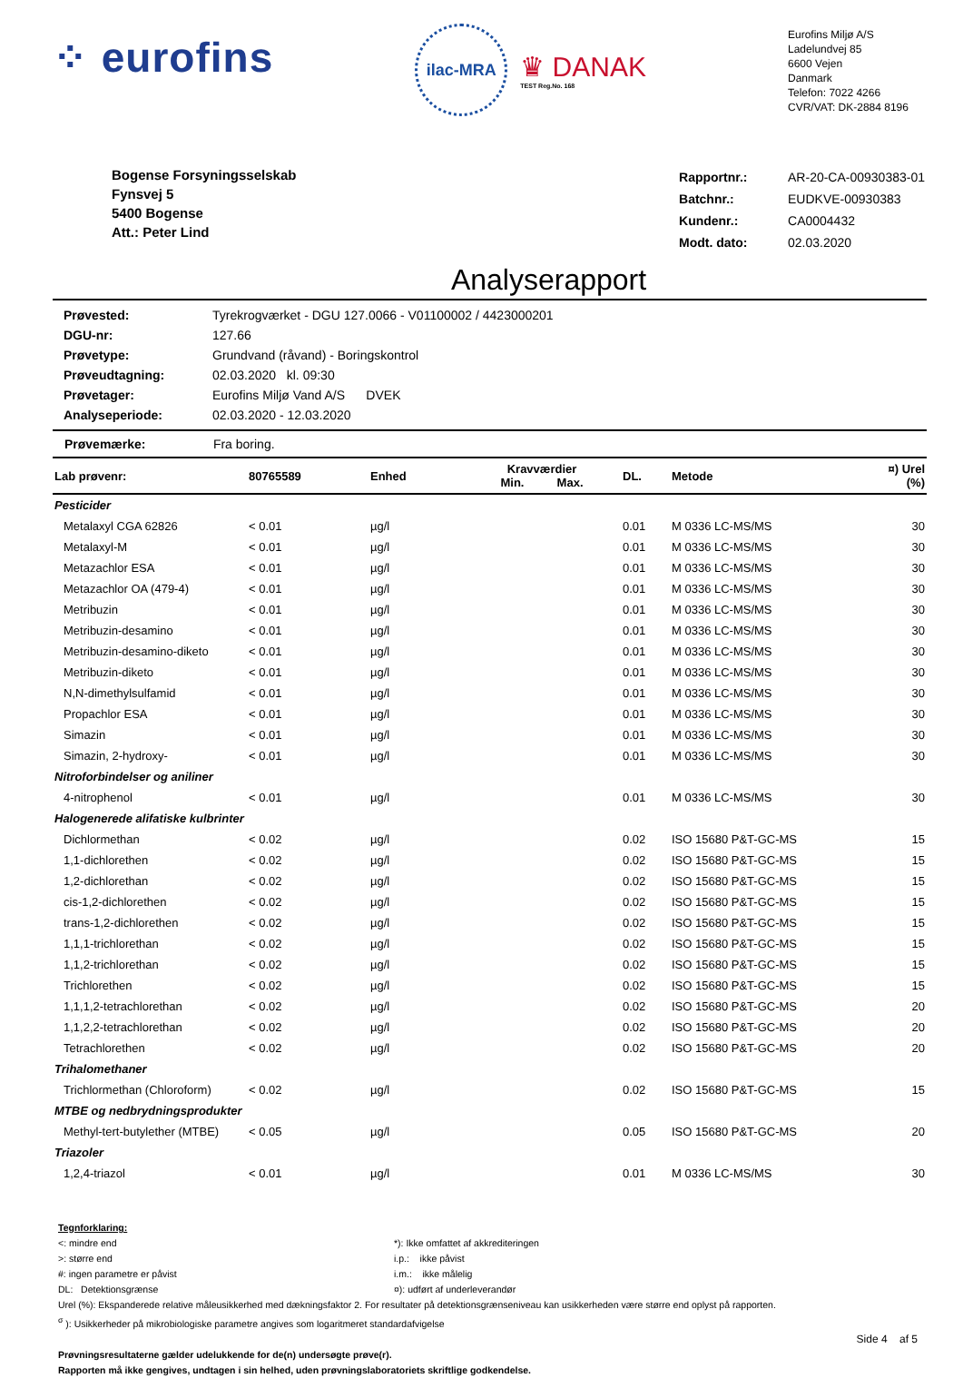⁘ eurofins
ilac-MRA
♛ DANAK
TEST Reg.No. 168
Eurofins Miljø A/S
Ladelundvej 85
6600 Vejen
Danmark
Telefon: 7022 4266
CVR/VAT: DK-2884 8196
Bogense Forsyningsselskab
Fynsvej 5
5400 Bogense
Att.: Peter Lind
| Rapportnr.: | AR-20-CA-00930383-01 |
| Batchnr.: | EUDKVE-00930383 |
| Kundenr.: | CA0004432 |
| Modt. dato: | 02.03.2020 |
Analyserapport
| Prøvested: | Tyrekrogværket - DGU 127.0066 - V01100002 / 4423000201 |
| DGU-nr: | 127.66 |
| Prøvetype: | Grundvand (råvand) - Boringskontrol |
| Prøveudtagning: | 02.03.2020 kl. 09:30 |
| Prøvetager: | Eurofins Miljø Vand A/S DVEK |
| Analyseperiode: | 02.03.2020 - 12.03.2020 |
Prøvemærke: Fra boring.
| Lab prøvenr: | 80765589 | Enhed | Kravværdier Min. Max. | DL. | Metode | ¤) Urel (%) |
| --- | --- | --- | --- | --- | --- | --- |
| Pesticider | | | | | | |
| Metalaxyl CGA 62826 | < 0.01 | µg/l | | 0.01 | M 0336 LC-MS/MS | 30 |
| Metalaxyl-M | < 0.01 | µg/l | | 0.01 | M 0336 LC-MS/MS | 30 |
| Metazachlor ESA | < 0.01 | µg/l | | 0.01 | M 0336 LC-MS/MS | 30 |
| Metazachlor OA (479-4) | < 0.01 | µg/l | | 0.01 | M 0336 LC-MS/MS | 30 |
| Metribuzin | < 0.01 | µg/l | | 0.01 | M 0336 LC-MS/MS | 30 |
| Metribuzin-desamino | < 0.01 | µg/l | | 0.01 | M 0336 LC-MS/MS | 30 |
| Metribuzin-desamino-diketo | < 0.01 | µg/l | | 0.01 | M 0336 LC-MS/MS | 30 |
| Metribuzin-diketo | < 0.01 | µg/l | | 0.01 | M 0336 LC-MS/MS | 30 |
| N,N-dimethylsulfamid | < 0.01 | µg/l | | 0.01 | M 0336 LC-MS/MS | 30 |
| Propachlor ESA | < 0.01 | µg/l | | 0.01 | M 0336 LC-MS/MS | 30 |
| Simazin | < 0.01 | µg/l | | 0.01 | M 0336 LC-MS/MS | 30 |
| Simazin, 2-hydroxy- | < 0.01 | µg/l | | 0.01 | M 0336 LC-MS/MS | 30 |
| Nitroforbindelser og aniliner | | | | | | |
| 4-nitrophenol | < 0.01 | µg/l | | 0.01 | M 0336 LC-MS/MS | 30 |
| Halogenerede alifatiske kulbrinter | | | | | | |
| Dichlormethan | < 0.02 | µg/l | | 0.02 | ISO 15680 P&T-GC-MS | 15 |
| 1,1-dichlorethen | < 0.02 | µg/l | | 0.02 | ISO 15680 P&T-GC-MS | 15 |
| 1,2-dichlorethan | < 0.02 | µg/l | | 0.02 | ISO 15680 P&T-GC-MS | 15 |
| cis-1,2-dichlorethen | < 0.02 | µg/l | | 0.02 | ISO 15680 P&T-GC-MS | 15 |
| trans-1,2-dichlorethen | < 0.02 | µg/l | | 0.02 | ISO 15680 P&T-GC-MS | 15 |
| 1,1,1-trichlorethan | < 0.02 | µg/l | | 0.02 | ISO 15680 P&T-GC-MS | 15 |
| 1,1,2-trichlorethan | < 0.02 | µg/l | | 0.02 | ISO 15680 P&T-GC-MS | 15 |
| Trichlorethen | < 0.02 | µg/l | | 0.02 | ISO 15680 P&T-GC-MS | 15 |
| 1,1,1,2-tetrachlorethan | < 0.02 | µg/l | | 0.02 | ISO 15680 P&T-GC-MS | 20 |
| 1,1,2,2-tetrachlorethan | < 0.02 | µg/l | | 0.02 | ISO 15680 P&T-GC-MS | 20 |
| Tetrachlorethen | < 0.02 | µg/l | | 0.02 | ISO 15680 P&T-GC-MS | 20 |
| Trihalomethaner | | | | | | |
| Trichlormethan (Chloroform) | < 0.02 | µg/l | | 0.02 | ISO 15680 P&T-GC-MS | 15 |
| MTBE og nedbrydningsprodukter | | | | | | |
| Methyl-tert-butylether (MTBE) | < 0.05 | µg/l | | 0.05 | ISO 15680 P&T-GC-MS | 20 |
| Triazoler | | | | | | |
| 1,2,4-triazol | < 0.01 | µg/l | | 0.01 | M 0336 LC-MS/MS | 30 |
Tegnforklaring:
<: mindre end
>: større end
#: ingen parametre er påvist
DL: Detektionsgrænse
*): Ikke omfattet af akkrediteringen
i.p.: ikke påvist
i.m.: ikke målelig
¤): udført af underleverandør
Urel (%): Ekspanderede relative måleusikkerhed med dækningsfaktor 2. For resultater på detektionsgrænseniveau kan usikkerheden være større end oplyst på rapporten.
<sup>σ</sup> ): Usikkerheder på mikrobiologiske parametre angives som logaritmeret standardafvigelse
Side 4 af 5
Prøvningsresultaterne gælder udelukkende for de(n) undersøgte prøve(r).
Rapporten må ikke gengives, undtagen i sin helhed, uden prøvningslaboratoriets skriftlige godkendelse.